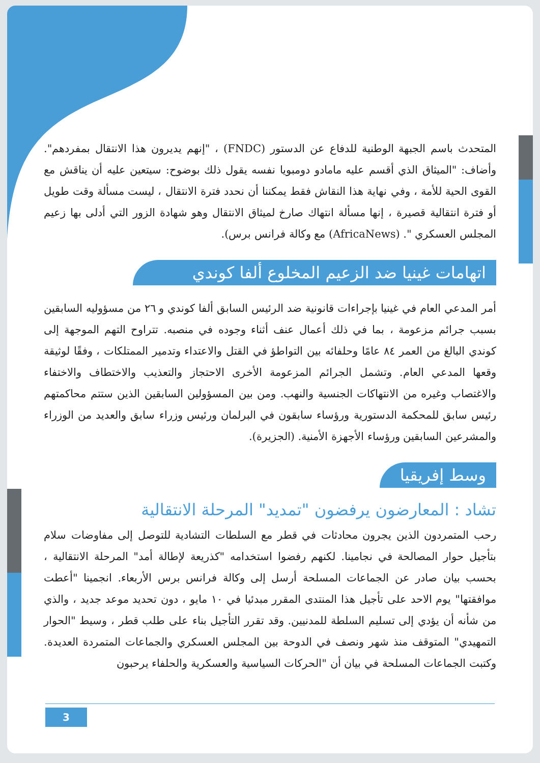المتحدث باسم الجبهة الوطنية للدفاع عن الدستور (FNDC) ، "إنهم يديرون هذا الانتقال بمفردهم". وأضاف: "الميثاق الذي أقسم عليه مامادو دومبويا نفسه يقول ذلك بوضوح: سيتعين عليه أن يناقش مع القوى الحية للأمة ، وفي نهاية هذا النقاش فقط يمكننا أن نحدد فترة الانتقال ، ليست مسألة وقت طويل أو فترة انتقالية قصيرة ، إنها مسألة انتهاك صارخ لميثاق الانتقال وهو شهادة الزور التي أدلى بها زعيم المجلس العسكري ". (AfricaNews) مع وكالة فرانس برس).
اتهامات غينيا ضد الزعيم المخلوع ألفا كوندي
أمر المدعي العام في غينيا بإجراءات قانونية ضد الرئيس السابق ألفا كوندي و ٢٦ من مسؤوليه السابقين بسبب جرائم مزعومة ، بما في ذلك أعمال عنف أثناء وجوده في منصبه. تتراوح التهم الموجهة إلى كوندي البالغ من العمر ٨٤ عامًا وحلفائه بين التواطؤ في القتل والاعتداء وتدمير الممتلكات ، وفقًا لوثيقة وقعها المدعي العام. وتشمل الجرائم المزعومة الأخرى الاحتجاز والتعذيب والاختطاف والاختفاء والاغتصاب وغيره من الانتهاكات الجنسية والنهب. ومن بين المسؤولين السابقين الذين ستتم محاكمتهم رئيس سابق للمحكمة الدستورية ورؤساء سابقون في البرلمان ورئيس وزراء سابق والعديد من الوزراء والمشرعين السابقين ورؤساء الأجهزة الأمنية. (الجزيرة).
وسط إفريقيا
تشاد : المعارضون يرفضون "تمديد" المرحلة الانتقالية
رحب المتمردون الذين يجرون محادثات في قطر مع السلطات التشادية للتوصل إلى مفاوضات سلام بتأجيل حوار المصالحة في نجامينا. لكنهم رفضوا استخدامه "كذريعة لإطالة أمد" المرحلة الانتقالية ، بحسب بيان صادر عن الجماعات المسلحة أرسل إلى وكالة فرانس برس الأربعاء. انجمينا "أعطت موافقتها" يوم الاحد على تأجيل هذا المنتدى المقرر مبدئيا في ١٠ مايو ، دون تحديد موعد جديد ، والذي من شأنه أن يؤدي إلى تسليم السلطة للمدنيين. وقد تقرر التأجيل بناء على طلب قطر ، وسيط "الحوار التمهيدي" المتوقف منذ شهر ونصف في الدوحة بين المجلس العسكري والجماعات المتمردة العديدة. وكتبت الجماعات المسلحة في بيان أن "الحركات السياسية والعسكرية والحلفاء يرحبون
3